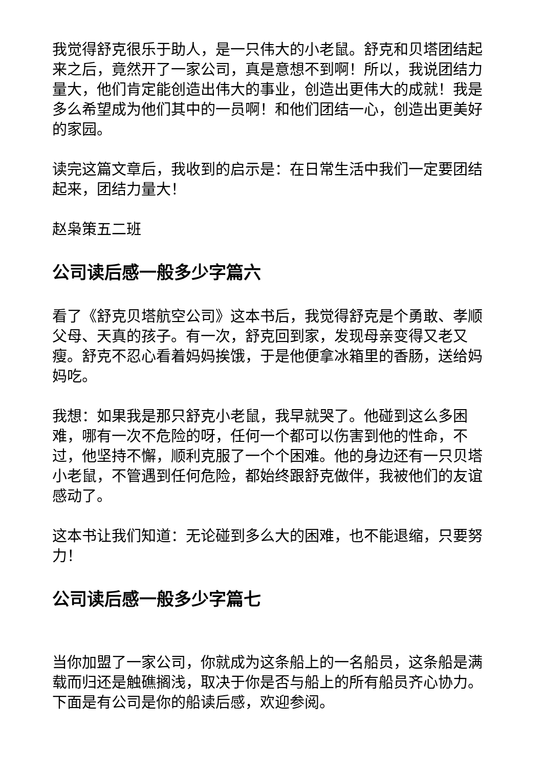我觉得舒克很乐于助人，是一只伟大的小老鼠。舒克和贝塔团结起来之后，竟然开了一家公司，真是意想不到啊！所以，我说团结力量大，他们肯定能创造出伟大的事业，创造出更伟大的成就！我是多么希望成为他们其中的一员啊！和他们团结一心，创造出更美好的家园。
读完这篇文章后，我收到的启示是：在日常生活中我们一定要团结起来，团结力量大！
赵枭策五二班
公司读后感一般多少字篇六
看了《舒克贝塔航空公司》这本书后，我觉得舒克是个勇敢、孝顺父母、天真的孩子。有一次，舒克回到家，发现母亲变得又老又瘦。舒克不忍心看着妈妈挨饿，于是他便拿冰箱里的香肠，送给妈妈吃。
我想：如果我是那只舒克小老鼠，我早就哭了。他碰到这么多困难，哪有一次不危险的呀，任何一个都可以伤害到他的性命，不过，他坚持不懈，顺利克服了一个个困难。他的身边还有一只贝塔小老鼠，不管遇到任何危险，都始终跟舒克做伴，我被他们的友谊感动了。
这本书让我们知道：无论碰到多么大的困难，也不能退缩，只要努力！
公司读后感一般多少字篇七
当你加盟了一家公司，你就成为这条船上的一名船员，这条船是满载而归还是触礁搁浅，取决于你是否与船上的所有船员齐心协力。下面是有公司是你的船读后感，欢迎参阅。